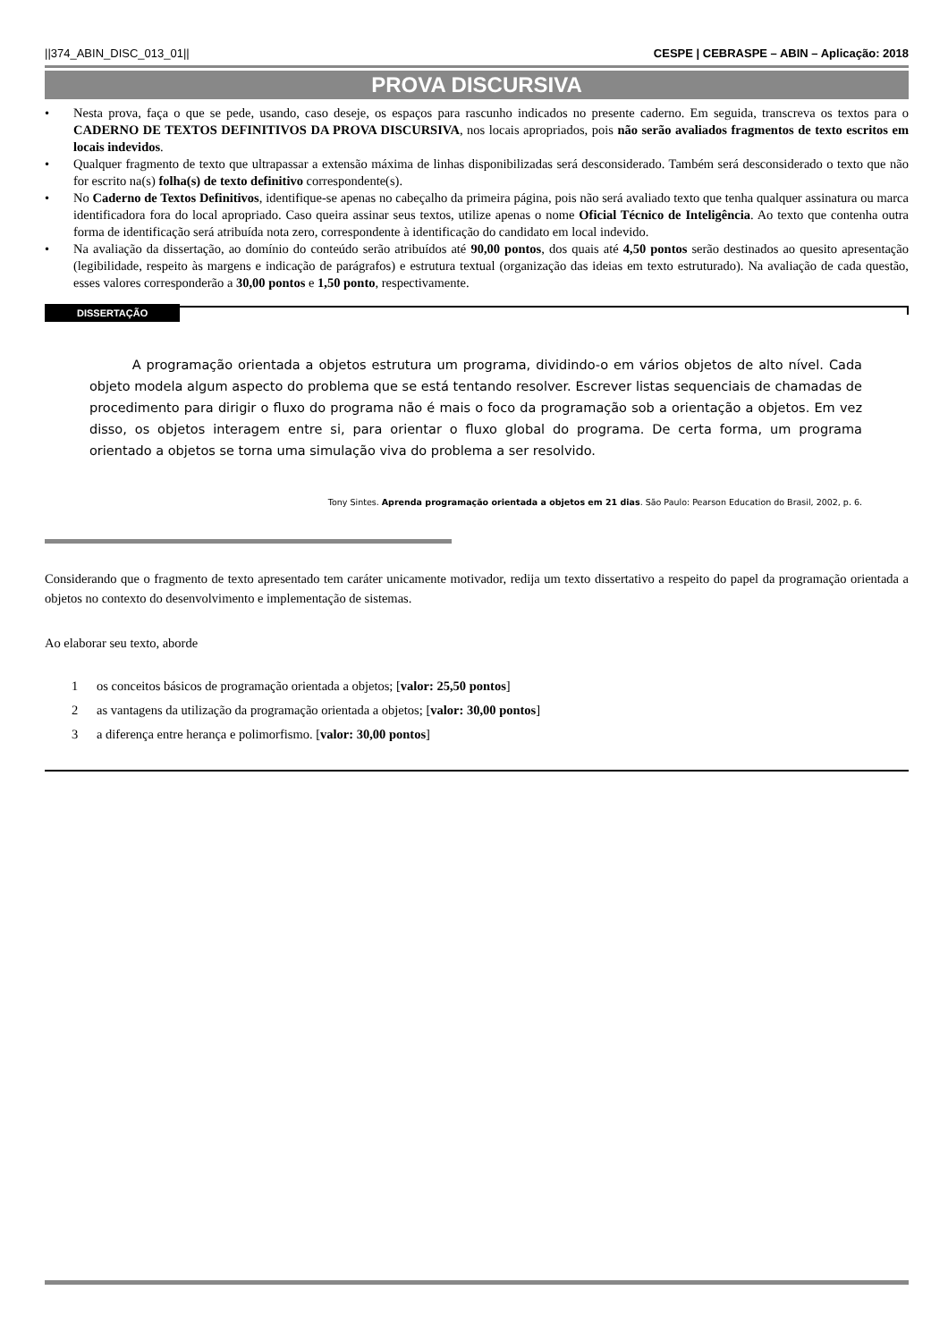||374_ABIN_DISC_013_01|| CESPE | CEBRASPE – ABIN – Aplicação: 2018
PROVA DISCURSIVA
• Nesta prova, faça o que se pede, usando, caso deseje, os espaços para rascunho indicados no presente caderno. Em seguida, transcreva os textos para o CADERNO DE TEXTOS DEFINITIVOS DA PROVA DISCURSIVA, nos locais apropriados, pois não serão avaliados fragmentos de texto escritos em locais indevidos.
• Qualquer fragmento de texto que ultrapassar a extensão máxima de linhas disponibilizadas será desconsiderado. Também será desconsiderado o texto que não for escrito na(s) folha(s) de texto definitivo correspondente(s).
• No Caderno de Textos Definitivos, identifique-se apenas no cabeçalho da primeira página, pois não será avaliado texto que tenha qualquer assinatura ou marca identificadora fora do local apropriado. Caso queira assinar seus textos, utilize apenas o nome Oficial Técnico de Inteligência. Ao texto que contenha outra forma de identificação será atribuída nota zero, correspondente à identificação do candidato em local indevido.
• Na avaliação da dissertação, ao domínio do conteúdo serão atribuídos até 90,00 pontos, dos quais até 4,50 pontos serão destinados ao quesito apresentação (legibilidade, respeito às margens e indicação de parágrafos) e estrutura textual (organização das ideias em texto estruturado). Na avaliação de cada questão, esses valores corresponderão a 30,00 pontos e 1,50 ponto, respectivamente.
DISSERTAÇÃO
A programação orientada a objetos estrutura um programa, dividindo-o em vários objetos de alto nível. Cada objeto modela algum aspecto do problema que se está tentando resolver. Escrever listas sequenciais de chamadas de procedimento para dirigir o fluxo do programa não é mais o foco da programação sob a orientação a objetos. Em vez disso, os objetos interagem entre si, para orientar o fluxo global do programa. De certa forma, um programa orientado a objetos se torna uma simulação viva do problema a ser resolvido.
Tony Sintes. Aprenda programação orientada a objetos em 21 dias. São Paulo: Pearson Education do Brasil, 2002, p. 6.
Considerando que o fragmento de texto apresentado tem caráter unicamente motivador, redija um texto dissertativo a respeito do papel da programação orientada a objetos no contexto do desenvolvimento e implementação de sistemas.
Ao elaborar seu texto, aborde
1 os conceitos básicos de programação orientada a objetos; [valor: 25,50 pontos]
2 as vantagens da utilização da programação orientada a objetos; [valor: 30,00 pontos]
3 a diferença entre herança e polimorfismo. [valor: 30,00 pontos]